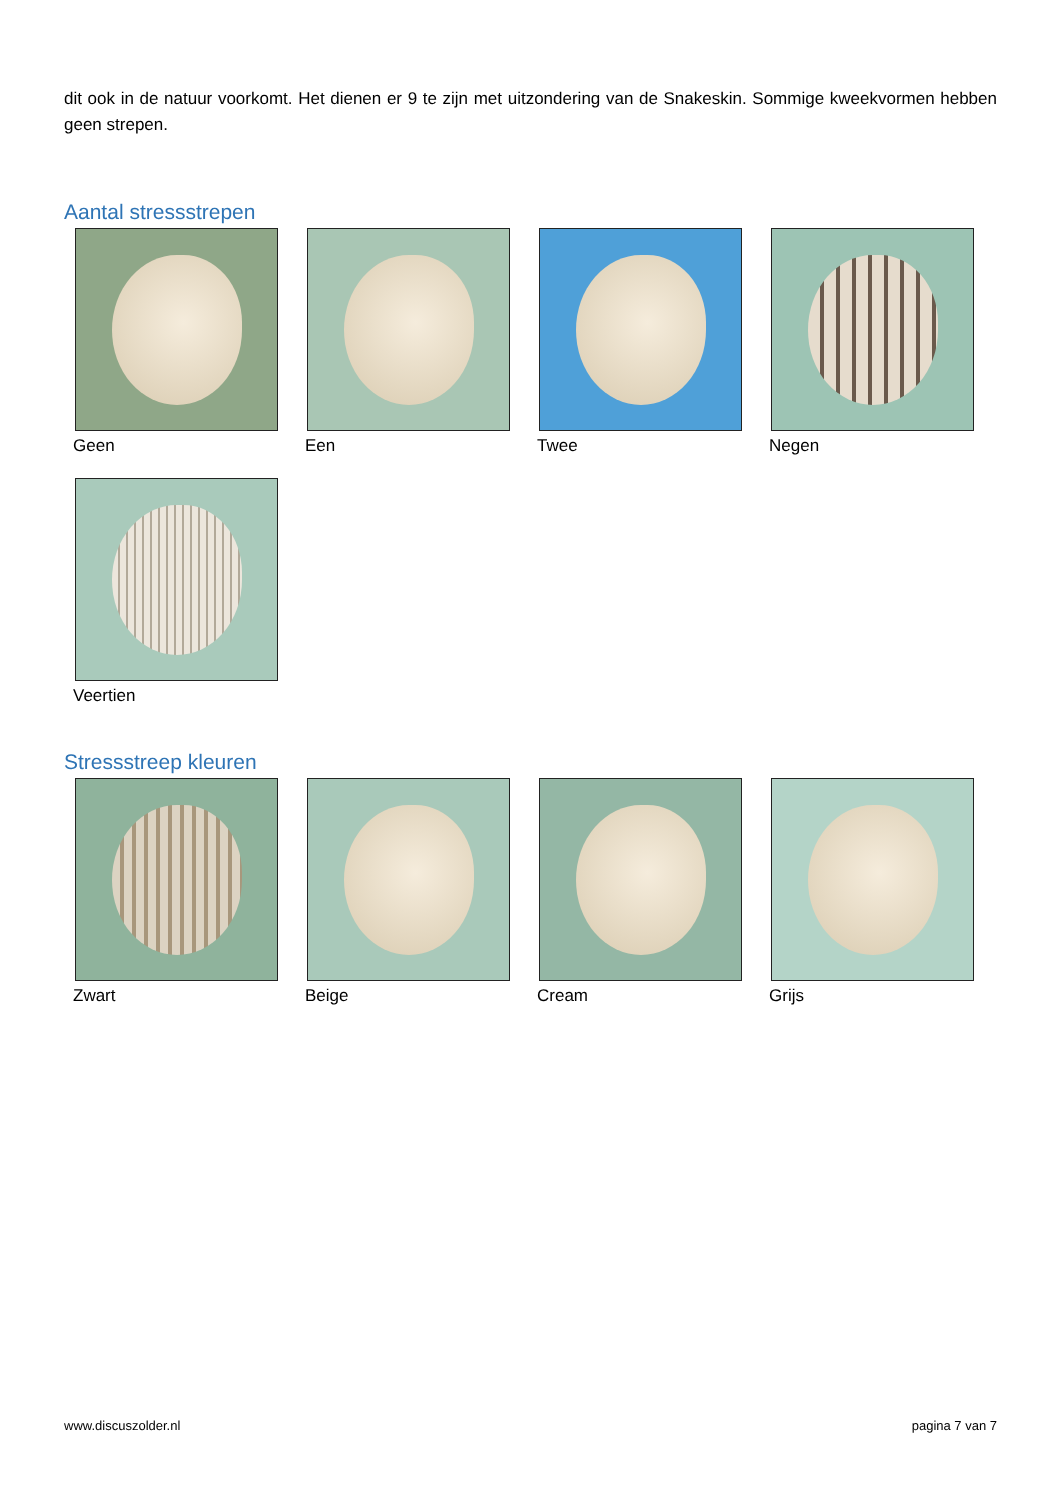dit ook in de natuur voorkomt. Het dienen er 9 te zijn met uitzondering van de Snakeskin. Sommige kweekvormen hebben geen strepen.
Aantal stressstrepen
Geen Een Twee Negen
Veertien
Stressstreep kleuren
Zwart Beige Cream Grijs
www.discuszolder.nl pagina 7 van 7